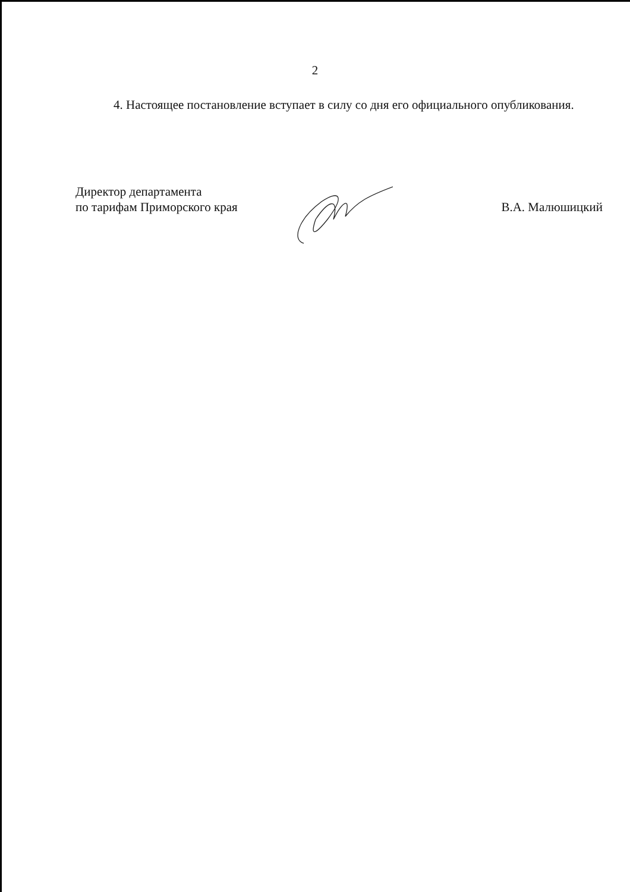2
4. Настоящее постановление вступает в силу со дня его официального опубликования.
Директор департамента
по тарифам Приморского края
В.А. Малюшицкий